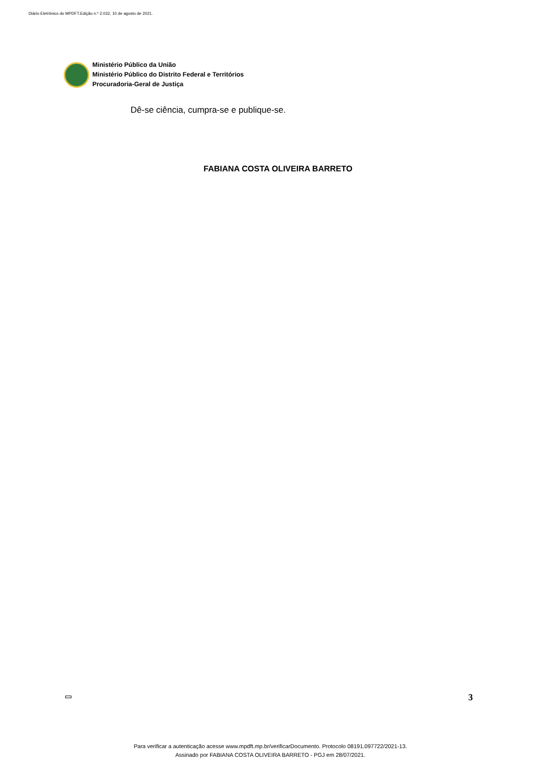Diário Eletrônico do MPDFT.Edição n.º 2.032, 10 de agosto de 2021.
Ministério Público da União
Ministério Público do Distrito Federal e Territórios
Procuradoria-Geral de Justiça
Dê-se ciência, cumpra-se e publique-se.
FABIANA COSTA OLIVEIRA BARRETO
3
Para verificar a autenticação acesse www.mpdft.mp.br/verificarDocumento. Protocolo 08191.097722/2021-13.
Assinado por FABIANA COSTA OLIVEIRA BARRETO - PGJ em 28/07/2021.